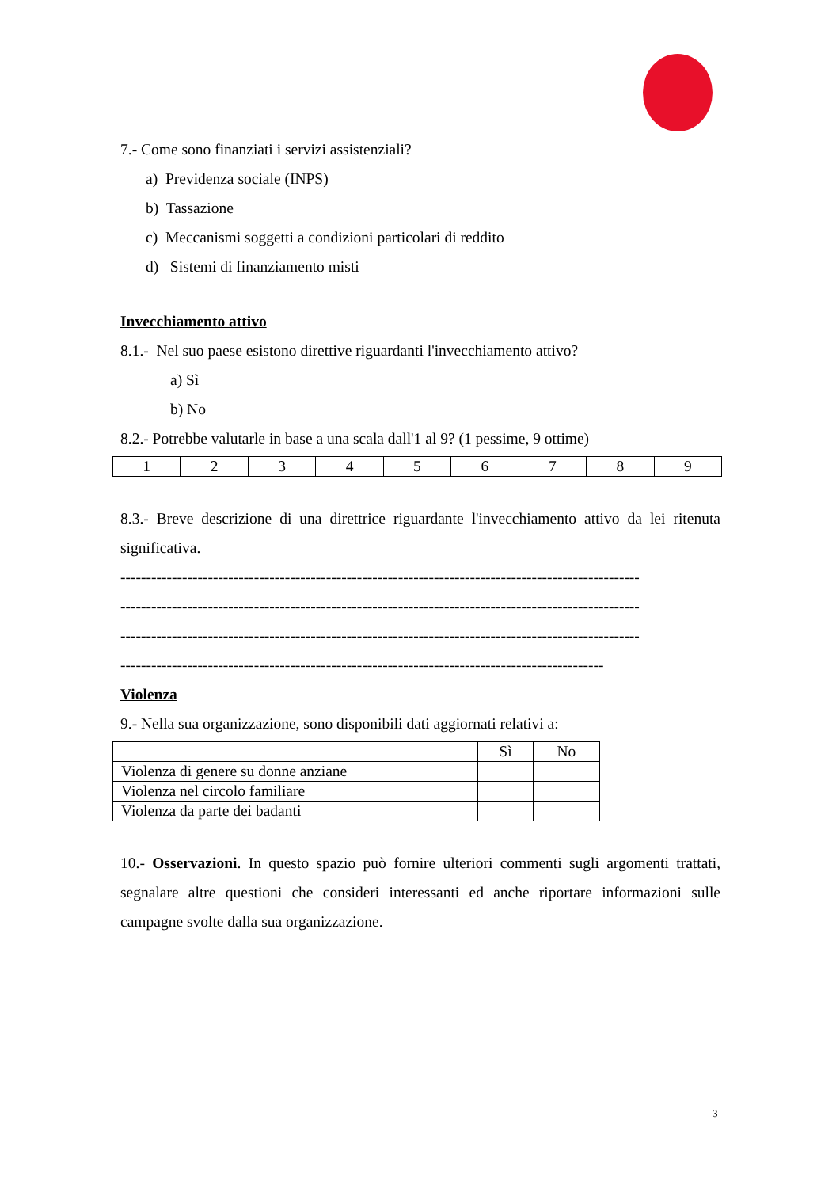7.- Come sono finanziati i servizi assistenziali?
a) Previdenza sociale (INPS)
b) Tassazione
c) Meccanismi soggetti a condizioni particolari di reddito
d) Sistemi di finanziamento misti
Invecchiamento attivo
8.1.- Nel suo paese esistono direttive riguardanti l'invecchiamento attivo?
a) Sì
b) No
8.2.- Potrebbe valutarle in base a una scala dall'1 al 9? (1 pessime, 9 ottime)
| 1 | 2 | 3 | 4 | 5 | 6 | 7 | 8 | 9 |
8.3.- Breve descrizione di una direttrice riguardante l'invecchiamento attivo da lei ritenuta significativa.
-----------------------------------------------------------------------------------------------------
-----------------------------------------------------------------------------------------------------
-----------------------------------------------------------------------------------------------------
----------------------------------------------------------------------------------------------
Violenza
9.- Nella sua organizzazione, sono disponibili dati aggiornati relativi a:
| | Sì | No |
| Violenza di genere su donne anziane | | |
| Violenza nel circolo familiare | | |
| Violenza da parte dei badanti | | |
10.- Osservazioni. In questo spazio può fornire ulteriori commenti sugli argomenti trattati, segnalare altre questioni che consideri interessanti ed anche riportare informazioni sulle campagne svolte dalla sua organizzazione.
3